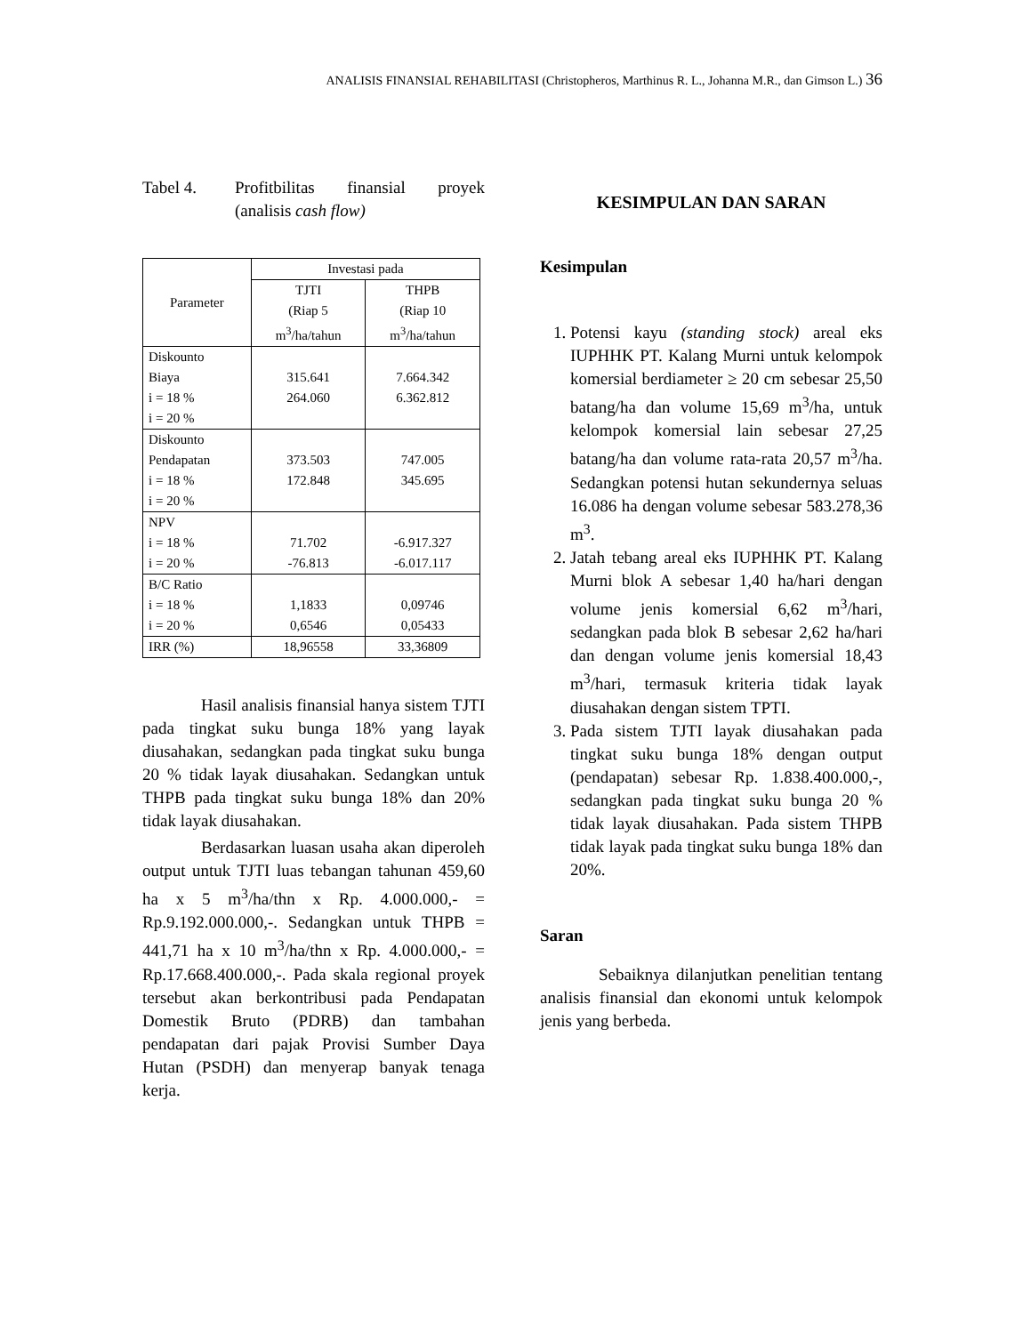ANALISIS FINANSIAL REHABILITASI (Christopheros, Marthinus R. L., Johanna M.R., dan Gimson L.) 36
Tabel 4. Profitbilitas finansial proyek (analisis cash flow)
| Parameter | Investasi pada | |
| --- | --- | --- |
| | TJTI (Riap 5 m<sup>3</sup>/ha/tahun | THPB (Riap 10 m<sup>3</sup>/ha/tahun |
| Diskounto Biaya i = 18 % i = 20 % | 315.641 264.060 | 7.664.342 6.362.812 |
| Diskounto Pendapatan i = 18 % i = 20 % | 373.503 172.848 | 747.005 345.695 |
| NPV i = 18 % i = 20 % | 71.702 -76.813 | -6.917.327 -6.017.117 |
| B/C Ratio i = 18 % i = 20 % | 1,1833 0,6546 | 0,09746 0,05433 |
| IRR (%) | 18,96558 | 33,36809 |
Hasil analisis finansial hanya sistem TJTI pada tingkat suku bunga 18% yang layak diusahakan, sedangkan pada tingkat suku bunga 20 % tidak layak diusahakan. Sedangkan untuk THPB pada tingkat suku bunga 18% dan 20% tidak layak diusahakan.
Berdasarkan luasan usaha akan diperoleh output untuk TJTI luas tebangan tahunan 459,60 ha x 5 m<sup>3</sup>/ha/thn x Rp. 4.000.000,- = Rp.9.192.000.000,-. Sedangkan untuk THPB = 441,71 ha x 10 m<sup>3</sup>/ha/thn x Rp. 4.000.000,- = Rp.17.668.400.000,-. Pada skala regional proyek tersebut akan berkontribusi pada Pendapatan Domestik Bruto (PDRB) dan tambahan pendapatan dari pajak Provisi Sumber Daya Hutan (PSDH) dan menyerap banyak tenaga kerja.
KESIMPULAN DAN SARAN
Kesimpulan
1. Potensi kayu (standing stock) areal eks IUPHHK PT. Kalang Murni untuk kelompok komersial berdiameter ≥ 20 cm sebesar 25,50 batang/ha dan volume 15,69 m<sup>3</sup>/ha, untuk kelompok komersial lain sebesar 27,25 batang/ha dan volume rata-rata 20,57 m<sup>3</sup>/ha. Sedangkan potensi hutan sekundernya seluas 16.086 ha dengan volume sebesar 583.278,36 m<sup>3</sup>.
2. Jatah tebang areal eks IUPHHK PT. Kalang Murni blok A sebesar 1,40 ha/hari dengan volume jenis komersial 6,62 m<sup>3</sup>/hari, sedangkan pada blok B sebesar 2,62 ha/hari dan dengan volume jenis komersial 18,43 m<sup>3</sup>/hari, termasuk kriteria tidak layak diusahakan dengan sistem TPTI.
3. Pada sistem TJTI layak diusahakan pada tingkat suku bunga 18% dengan output (pendapatan) sebesar Rp. 1.838.400.000,-, sedangkan pada tingkat suku bunga 20 % tidak layak diusahakan. Pada sistem THPB tidak layak pada tingkat suku bunga 18% dan 20%.
Saran
Sebaiknya dilanjutkan penelitian tentang analisis finansial dan ekonomi untuk kelompok jenis yang berbeda.